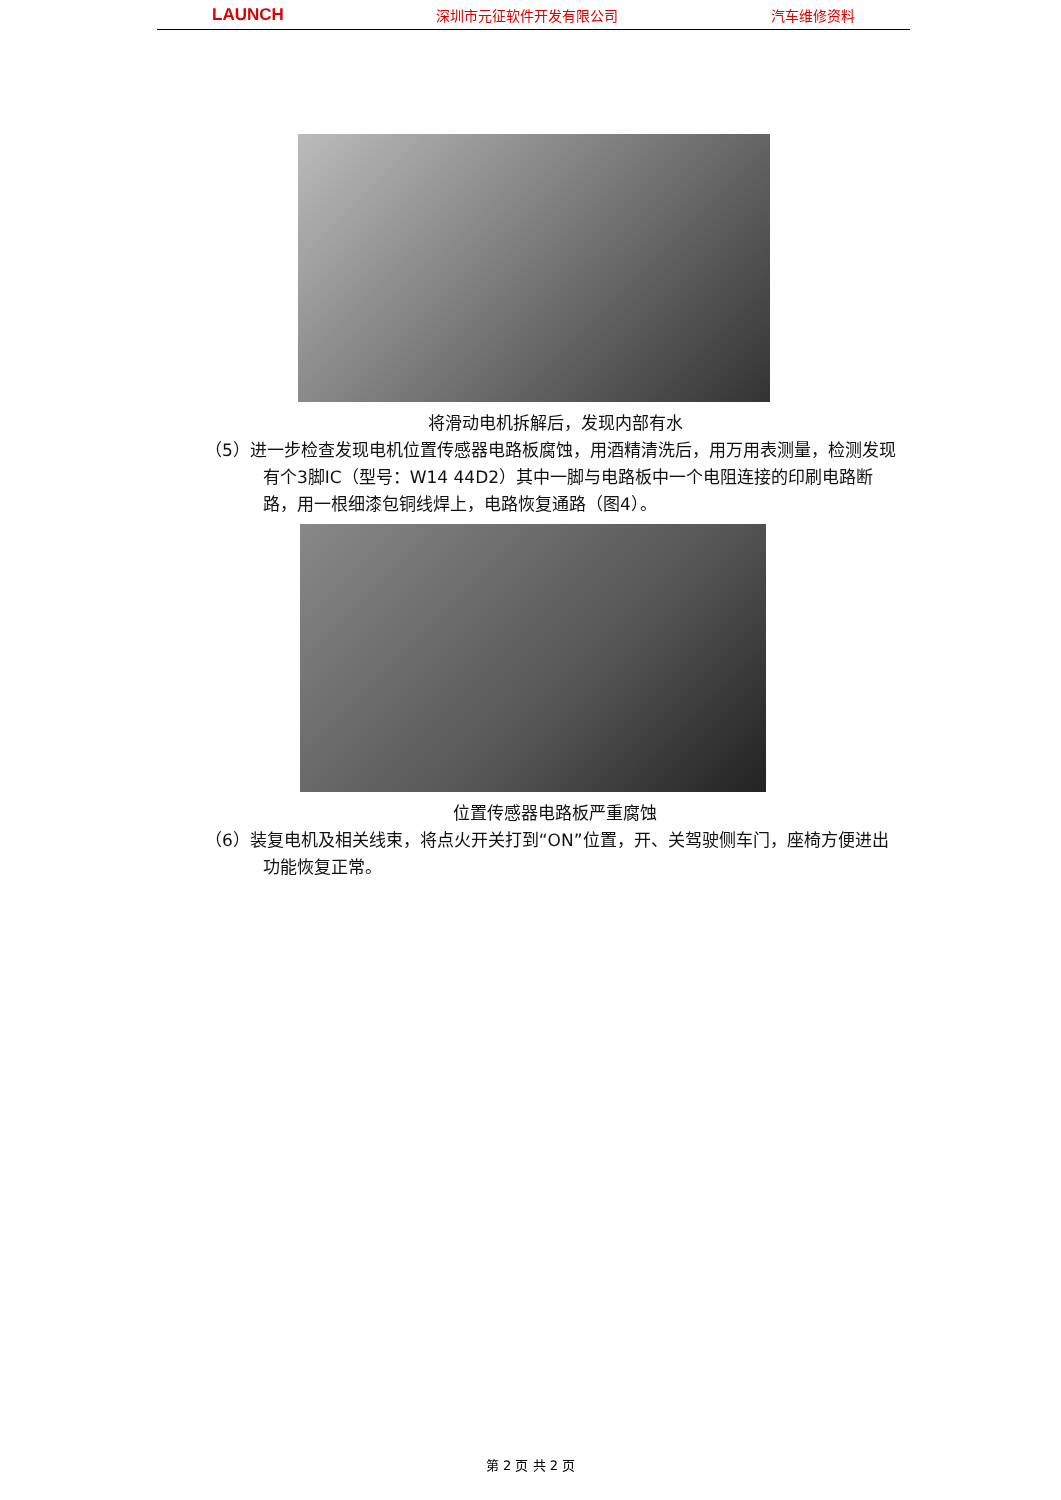LAUNCH 深圳市元征软件开发有限公司 汽车维修资料
将滑动电机拆解后，发现内部有水
（5）进一步检查发现电机位置传感器电路板腐蚀，用酒精清洗后，用万用表测量，检测发现有个3脚IC（型号：W14 44D2）其中一脚与电路板中一个电阻连接的印刷电路断路，用一根细漆包铜线焊上，电路恢复通路（图4）。
位置传感器电路板严重腐蚀
（6）装复电机及相关线束，将点火开关打到“ON”位置，开、关驾驶侧车门，座椅方便进出功能恢复正常。
第 2 页 共 2 页